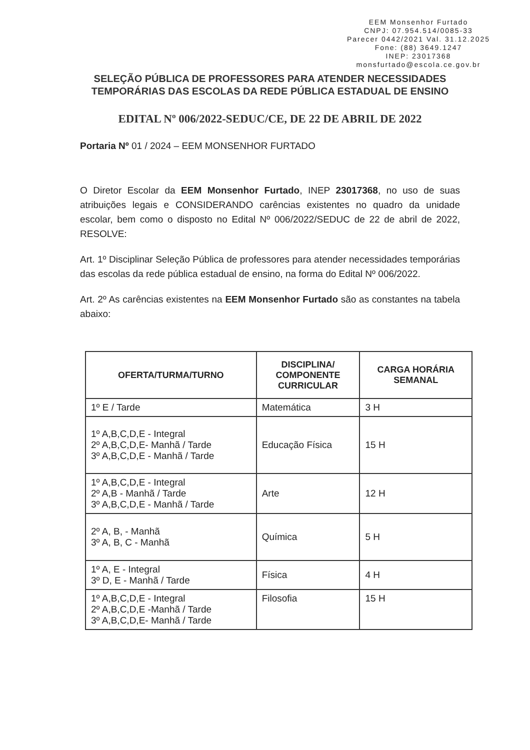EEM Monsenhor Furtado
CNPJ: 07.954.514/0085-33
Parecer 0442/2021 Val. 31.12.2025
Fone: (88) 3649.1247
INEP: 23017368
monsfurtado@escola.ce.gov.br
SELEÇÃO PÚBLICA DE PROFESSORES PARA ATENDER NECESSIDADES TEMPORÁRIAS DAS ESCOLAS DA REDE PÚBLICA ESTADUAL DE ENSINO
EDITAL Nº 006/2022-SEDUC/CE, DE 22 DE ABRIL DE 2022
Portaria Nº 01 / 2024 – EEM MONSENHOR FURTADO
O Diretor Escolar da EEM Monsenhor Furtado, INEP 23017368, no uso de suas atribuições legais e CONSIDERANDO carências existentes no quadro da unidade escolar, bem como o disposto no Edital Nº 006/2022/SEDUC de 22 de abril de 2022, RESOLVE:
Art. 1º Disciplinar Seleção Pública de professores para atender necessidades temporárias das escolas da rede pública estadual de ensino, na forma do Edital Nº 006/2022.
Art. 2º As carências existentes na EEM Monsenhor Furtado são as constantes na tabela abaixo:
| OFERTA/TURMA/TURNO | DISCIPLINA/ COMPONENTE CURRICULAR | CARGA HORÁRIA SEMANAL |
| --- | --- | --- |
| 1º E / Tarde | Matemática | 3 H |
| 1º A,B,C,D,E - Integral 2º A,B,C,D,E- Manhã / Tarde 3º A,B,C,D,E - Manhã / Tarde | Educação Física | 15 H |
| 1º A,B,C,D,E - Integral 2º A,B - Manhã / Tarde 3º A,B,C,D,E - Manhã / Tarde | Arte | 12 H |
| 2º A, B, - Manhã 3º A, B, C - Manhã | Química | 5 H |
| 1º A, E - Integral 3º D, E - Manhã / Tarde | Física | 4 H |
| 1º A,B,C,D,E - Integral 2º A,B,C,D,E -Manhã / Tarde 3º A,B,C,D,E- Manhã / Tarde | Filosofia | 15 H |